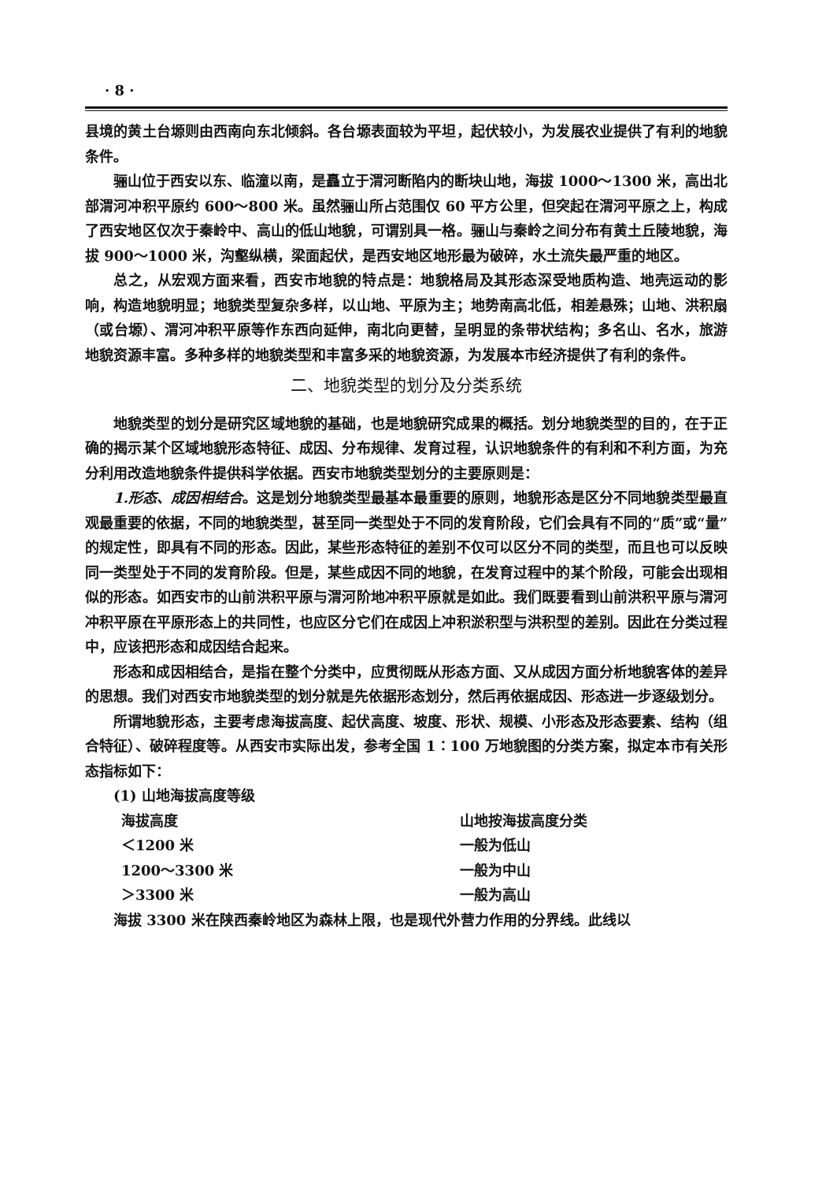· 8 ·
县境的黄土台塬则由西南向东北倾斜。各台塬表面较为平坦，起伏较小，为发展农业提供了有利的地貌条件。
骊山位于西安以东、临潼以南，是矗立于渭河断陷内的断块山地，海拔 1000～1300 米，高出北部渭河冲积平原约 600～800 米。虽然骊山所占范围仅 60 平方公里，但突起在渭河平原之上，构成了西安地区仅次于秦岭中、高山的低山地貌，可谓别具一格。骊山与秦岭之间分布有黄土丘陵地貌，海拔 900～1000 米，沟壑纵横，梁面起伏，是西安地区地形最为破碎，水土流失最严重的地区。
总之，从宏观方面来看，西安市地貌的特点是：地貌格局及其形态深受地质构造、地壳运动的影响，构造地貌明显；地貌类型复杂多样，以山地、平原为主；地势南高北低，相差悬殊；山地、洪积扇（或台塬）、渭河冲积平原等作东西向延伸，南北向更替，呈明显的条带状结构；多名山、名水，旅游地貌资源丰富。多种多样的地貌类型和丰富多采的地貌资源，为发展本市经济提供了有利的条件。
二、地貌类型的划分及分类系统
地貌类型的划分是研究区域地貌的基础，也是地貌研究成果的概括。划分地貌类型的目的，在于正确的揭示某个区域地貌形态特征、成因、分布规律、发育过程，认识地貌条件的有利和不利方面，为充分利用改造地貌条件提供科学依据。西安市地貌类型划分的主要原则是：
1.形态、成因相结合。这是划分地貌类型最基本最重要的原则，地貌形态是区分不同地貌类型最直观最重要的依据，不同的地貌类型，甚至同一类型处于不同的发育阶段，它们会具有不同的“质”或“量”的规定性，即具有不同的形态。因此，某些形态特征的差别不仅可以区分不同的类型，而且也可以反映同一类型处于不同的发育阶段。但是，某些成因不同的地貌，在发育过程中的某个阶段，可能会出现相似的形态。如西安市的山前洪积平原与渭河阶地冲积平原就是如此。我们既要看到山前洪积平原与渭河冲积平原在平原形态上的共同性，也应区分它们在成因上冲积淤积型与洪积型的差别。因此在分类过程中，应该把形态和成因结合起来。
形态和成因相结合，是指在整个分类中，应贯彻既从形态方面、又从成因方面分析地貌客体的差异的思想。我们对西安市地貌类型的划分就是先依据形态划分，然后再依据成因、形态进一步逐级划分。
所谓地貌形态，主要考虑海拔高度、起伏高度、坡度、形状、规模、小形态及形态要素、结构（组合特征）、破碎程度等。从西安市实际出发，参考全国 1∶100 万地貌图的分类方案，拟定本市有关形态指标如下：
(1) 山地海拔高度等级
| 海拔高度 | 山地按海拔高度分类 |
| ＜1200 米 | 一般为低山 |
| 1200～3300 米 | 一般为中山 |
| ＞3300 米 | 一般为高山 |
海拔 3300 米在陕西秦岭地区为森林上限，也是现代外营力作用的分界线。此线以